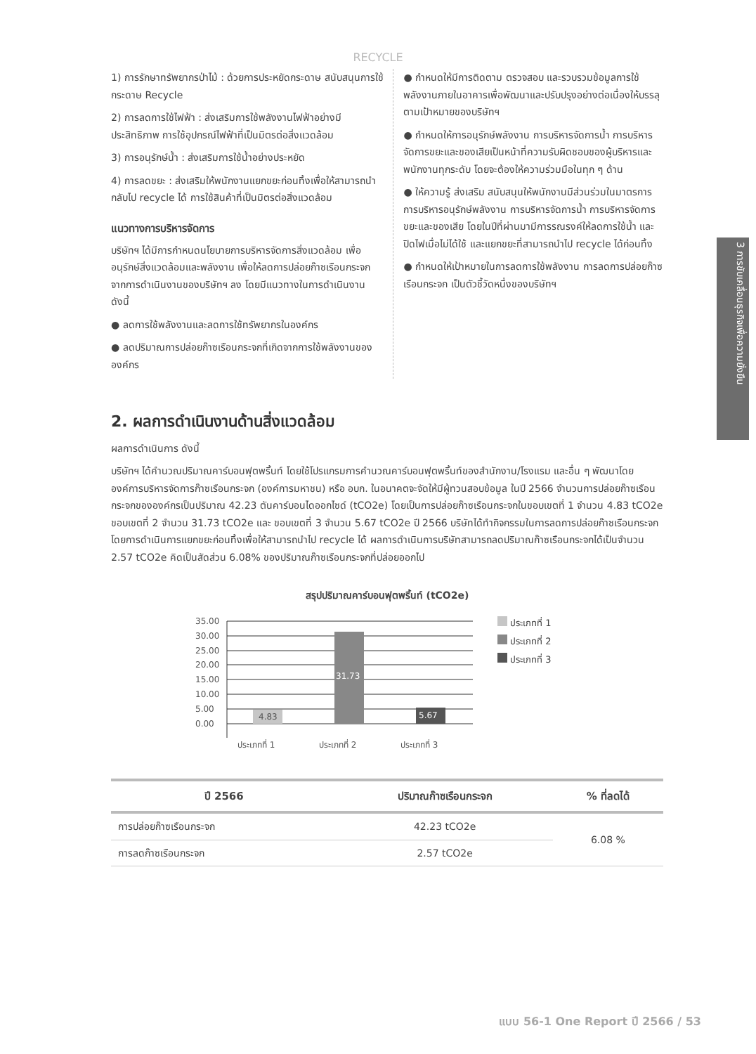RECYCLE
1) การรักษาทรัพยากรป่าไม้ : ด้วยการประหยัดกระดาษ สนับสนุนการใช้กระดาษ Recycle
2) การลดการใช้ไฟฟ้า : ส่งเสริมการใช้พลังงานไฟฟ้าอย่างมีประสิทธิภาพ การใช้อุปกรณ์ไฟฟ้าที่เป็นมิตรต่อสิ่งแวดล้อม
3) การอนุรักษ์น้ำ : ส่งเสริมการใช้น้ำอย่างประหยัด
4) การลดขยะ : ส่งเสริมให้พนักงานแยกขยะก่อนทิ้งเพื่อให้สามารถนำกลับไป recycle ได้ การใช้สินค้าที่เป็นมิตรต่อสิ่งแวดล้อม
แนวทางการบริหารจัดการ
บริษัทฯ ได้มีการกำหนดนโยบายการบริหารจัดการสิ่งแวดล้อม เพื่ออนุรักษ์สิ่งแวดล้อมและพลังงาน เพื่อให้ลดการปล่อยก๊าซเรือนกระจกจากการดำเนินงานของบริษัทฯ ลง โดยมีแนวทางในการดำเนินงาน ดังนี้
● ลดการใช้พลังงานและลดการใช้ทรัพยากรในองค์กร
● ลดปริมาณการปล่อยก๊าซเรือนกระจกที่เกิดจากการใช้พลังงานขององค์กร
● กำหนดให้มีการติดตาม ตรวจสอบ และรวบรวมข้อมูลการใช้พลังงานภายในอาคารเพื่อพัฒนาและปรับปรุงอย่างต่อเนื่องให้บรรลุตามเป้าหมายของบริษัทฯ
● กำหนดให้การอนุรักษ์พลังงาน การบริหารจัดการน้ำ การบริหารจัดการขยะและของเสียเป็นหน้าที่ความรับผิดชอบของผู้บริหารและพนักงานทุกระดับ โดยจะต้องให้ความร่วมมือในทุก ๆ ด้าน
● ให้ความรู้ ส่งเสริม สนับสนุนให้พนักงานมีส่วนร่วมในมาตรการการบริหารอนุรักษ์พลังงาน การบริหารจัดการน้ำ การบริหารจัดการขยะและของเสีย โดยในปีที่ผ่านมามีการรณรงค์ให้ลดการใช้น้ำ และปิดไฟเมื่อไม่ได้ใช้ และแยกขยะที่สามารถนำไป recycle ได้ก่อนทิ้ง
● กำหนดให้เป้าหมายในการลดการใช้พลังงาน การลดการปล่อยก๊าซเรือนกระจก เป็นตัวชี้วัดหนึ่งของบริษัทฯ
3 การขับเคลื่อนธุรกิจเพื่อความยั่งยืน
2. ผลการดำเนินงานด้านสิ่งแวดล้อม
ผลการดำเนินการ ดังนี้
บริษัทฯ ได้คำนวณปริมาณคาร์บอนฟุตพริ้นท์ โดยใช้โปรแกรมการคำนวณคาร์บอนฟุตพริ้นท์ของสำนักงาน/โรงแรม และอื่น ๆ พัฒนาโดย องค์การบริหารจัดการก๊าซเรือนกระจก (องค์การมหาชน) หรือ อบก. ในอนาคตจะจัดให้มีผู้ทวนสอบข้อมูล ในปี 2566 จำนวนการปล่อยก๊าซเรือนกระจกขององค์กรเป็นปริมาณ 42.23 ตันคาร์บอนไดออกไซด์ (tCO2e) โดยเป็นการปล่อยก๊าซเรือนกระจกในขอบเขตที่ 1 จำนวน 4.83 tCO2e ขอบเขตที่ 2 จำนวน 31.73 tCO2e และ ขอบเขตที่ 3 จำนวน 5.67 tCO2e ปี 2566 บริษัทได้ทำกิจกรรมในการลดการปล่อยก๊าซเรือนกระจก โดยการดำเนินการแยกขยะก่อนทิ้งเพื่อให้สามารถนำไป recycle ได้ ผลการดำเนินการบริษัทสามารถลดปริมาณก๊าซเรือนกระจกได้เป็นจำนวน 2.57 tCO2e คิดเป็นสัดส่วน 6.08% ของปริมาณก๊าซเรือนกระจกที่ปล่อยออกไป
สรุปปริมาณคาร์บอนฟุตพริ้นท์ (tCO2e)
35.00
30.00
25.00
20.00
15.00
10.00
5.00
0.00
4.83
31.73
5.67
ประเภทที่ 1
ประเภทที่ 2
ประเภทที่ 3
ประเภทที่ 1
ประเภทที่ 2
ประเภทที่ 3
| ปี 2566 | ปริมาณก๊าซเรือนกระจก | % ที่ลดได้ |
| --- | --- | --- |
| การปล่อยก๊าซเรือนกระจก | 42.23 tCO2e | 6.08 % |
| การลดก๊าซเรือนกระจก | 2.57 tCO2e | |
แบบ 56-1 One Report ปี 2566 / 53